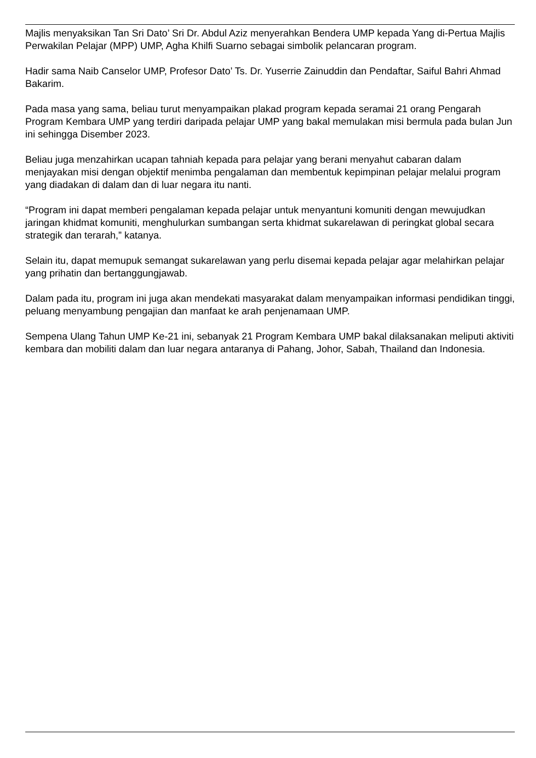Majlis menyaksikan Tan Sri Dato’ Sri Dr. Abdul Aziz menyerahkan Bendera UMP kepada Yang di-Pertua Majlis Perwakilan Pelajar (MPP) UMP, Agha Khilfi Suarno sebagai simbolik pelancaran program.
Hadir sama Naib Canselor UMP, Profesor Dato’ Ts. Dr. Yuserrie Zainuddin dan Pendaftar, Saiful Bahri Ahmad Bakarim.
Pada masa yang sama, beliau turut menyampaikan plakad program kepada seramai 21 orang Pengarah Program Kembara UMP yang terdiri daripada pelajar UMP yang bakal memulakan misi bermula pada bulan Jun ini sehingga Disember 2023.
Beliau juga menzahirkan ucapan tahniah kepada para pelajar yang berani menyahut cabaran dalam menjayakan misi dengan objektif menimba pengalaman dan membentuk kepimpinan pelajar melalui program yang diadakan di dalam dan di luar negara itu nanti.
“Program ini dapat memberi pengalaman kepada pelajar untuk menyantuni komuniti dengan mewujudkan jaringan khidmat komuniti, menghulurkan sumbangan serta khidmat sukarelawan di peringkat global secara strategik dan terarah,” katanya.
Selain itu, dapat memupuk semangat sukarelawan yang perlu disemai kepada pelajar agar melahirkan pelajar yang prihatin dan bertanggungjawab.
Dalam pada itu, program ini juga akan mendekati masyarakat dalam menyampaikan informasi pendidikan tinggi, peluang menyambung pengajian dan manfaat ke arah penjenamaan UMP.
Sempena Ulang Tahun UMP Ke-21 ini, sebanyak 21 Program Kembara UMP bakal dilaksanakan meliputi aktiviti kembara dan mobiliti dalam dan luar negara antaranya di Pahang, Johor, Sabah, Thailand dan Indonesia.